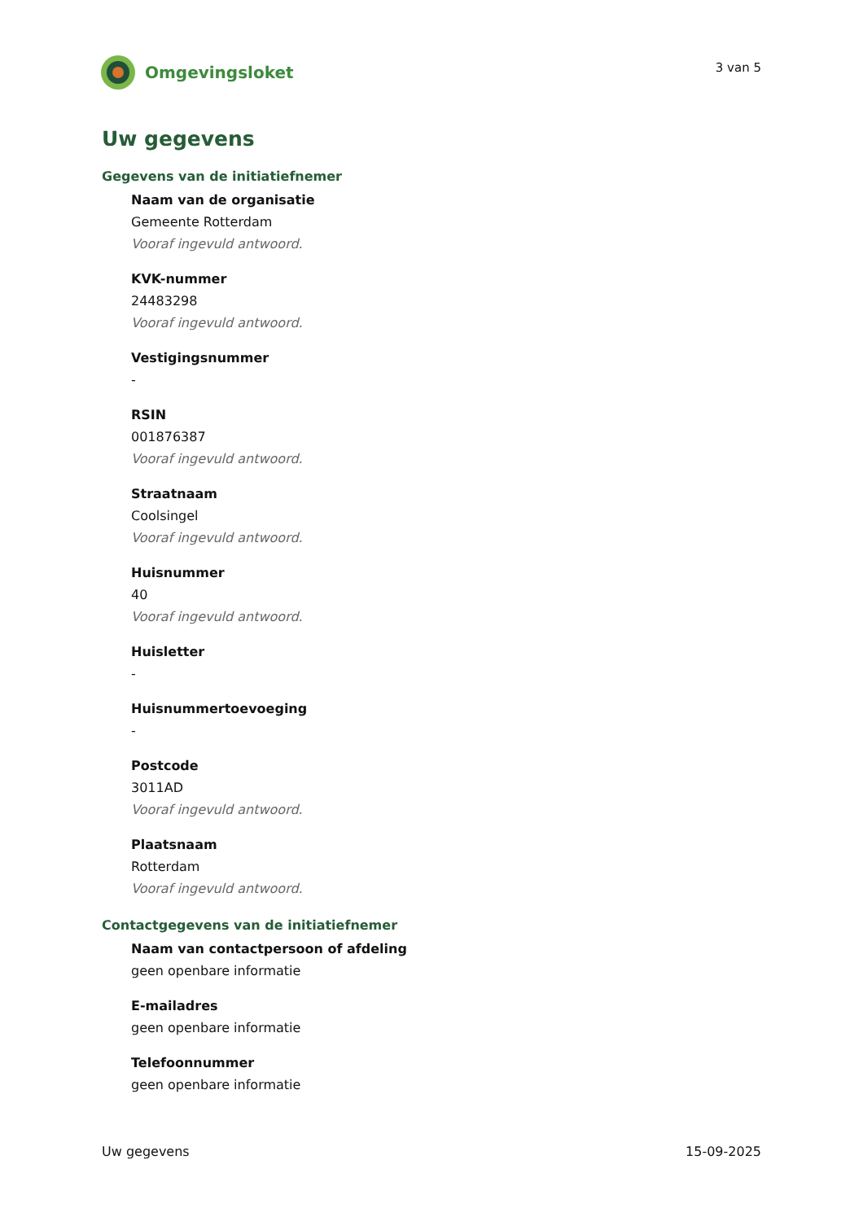Omgevingsloket
3 van 5
Uw gegevens
Gegevens van de initiatiefnemer
Naam van de organisatie
Gemeente Rotterdam
Vooraf ingevuld antwoord.
KVK-nummer
24483298
Vooraf ingevuld antwoord.
Vestigingsnummer
-
RSIN
001876387
Vooraf ingevuld antwoord.
Straatnaam
Coolsingel
Vooraf ingevuld antwoord.
Huisnummer
40
Vooraf ingevuld antwoord.
Huisletter
-
Huisnummertoevoeging
-
Postcode
3011AD
Vooraf ingevuld antwoord.
Plaatsnaam
Rotterdam
Vooraf ingevuld antwoord.
Contactgegevens van de initiatiefnemer
Naam van contactpersoon of afdeling
geen openbare informatie
E-mailadres
geen openbare informatie
Telefoonnummer
geen openbare informatie
Uw gegevens 15-09-2025